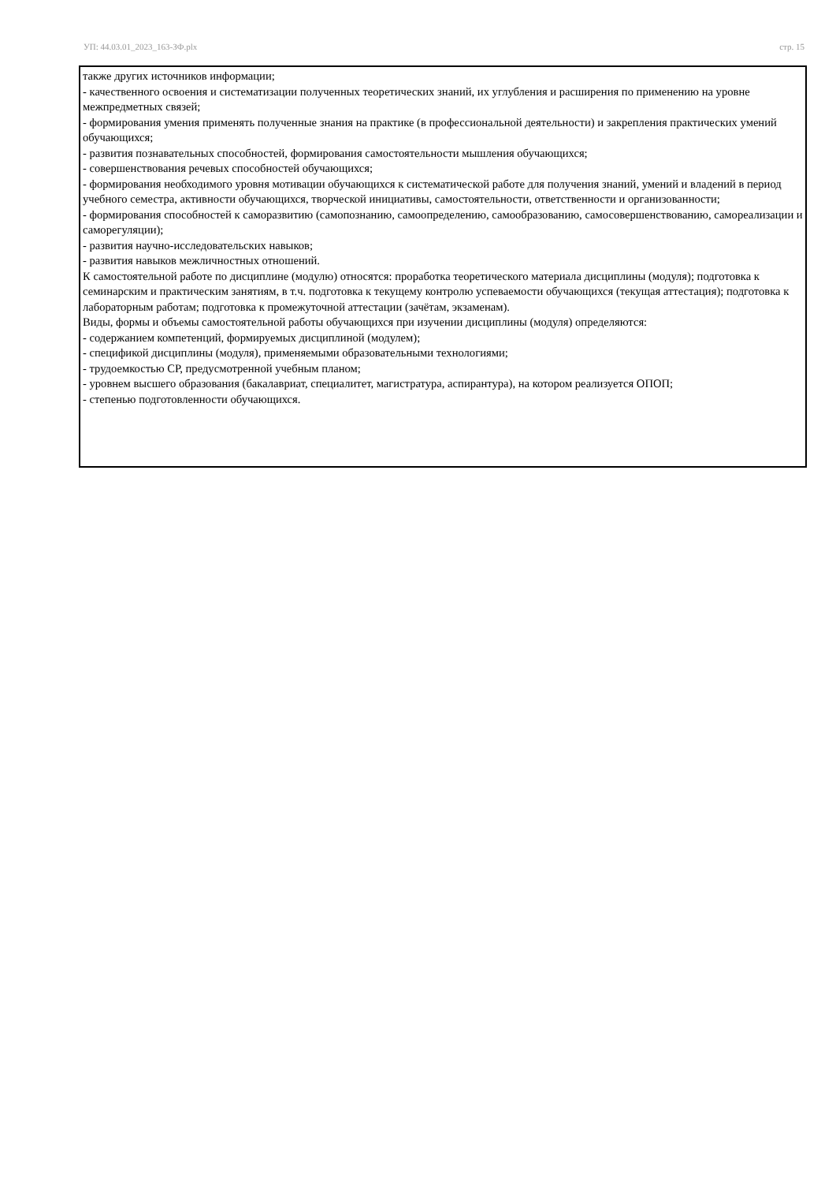УП: 44.03.01_2023_163-ЗФ.plx стр. 15
также других источников информации;
- качественного освоения и систематизации полученных теоретических знаний, их углубления и расширения по применению на уровне межпредметных связей;
- формирования умения применять полученные знания на практике (в профессиональной деятельности) и закрепления практических умений обучающихся;
- развития познавательных способностей, формирования самостоятельности мышления обучающихся;
- совершенствования речевых способностей обучающихся;
- формирования необходимого уровня мотивации обучающихся к систематической работе для получения знаний, умений и владений в период учебного семестра, активности обучающихся, творческой инициативы, самостоятельности, ответственности и организованности;
- формирования способностей к саморазвитию (самопознанию, самоопределению, самообразованию, самосовершенствованию, самореализации и саморегуляции);
- развития научно-исследовательских навыков;
- развития навыков межличностных отношений.
К самостоятельной работе по дисциплине (модулю) относятся: проработка теоретического материала дисциплины (модуля); подготовка к семинарским и практическим занятиям, в т.ч. подготовка к текущему контролю успеваемости обучающихся (текущая аттестация); подготовка к лабораторным работам; подготовка к промежуточной аттестации (зачётам, экзаменам).
Виды, формы и объемы самостоятельной работы обучающихся при изучении дисциплины (модуля) определяются:
- содержанием компетенций, формируемых дисциплиной (модулем);
- спецификой дисциплины (модуля), применяемыми образовательными технологиями;
- трудоемкостью СР, предусмотренной учебным планом;
- уровнем высшего образования (бакалавриат, специалитет, магистратура, аспирантура), на котором реализуется ОПОП;
- степенью подготовленности обучающихся.